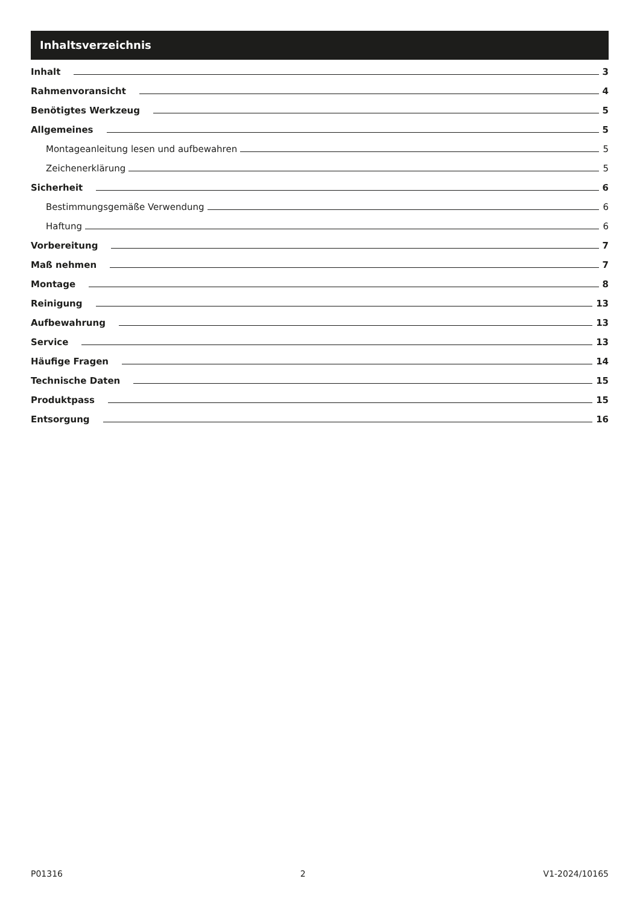Inhaltsverzeichnis
Inhalt 3
Rahmenvoransicht 4
Benötigtes Werkzeug 5
Allgemeines 5
Montageanleitung lesen und aufbewahren 5
Zeichenerklärung 5
Sicherheit 6
Bestimmungsgemäße Verwendung 6
Haftung 6
Vorbereitung 7
Maß nehmen 7
Montage 8
Reinigung 13
Aufbewahrung 13
Service 13
Häufige Fragen 14
Technische Daten 15
Produktpass 15
Entsorgung 16
P01316 2 V1-2024/10165